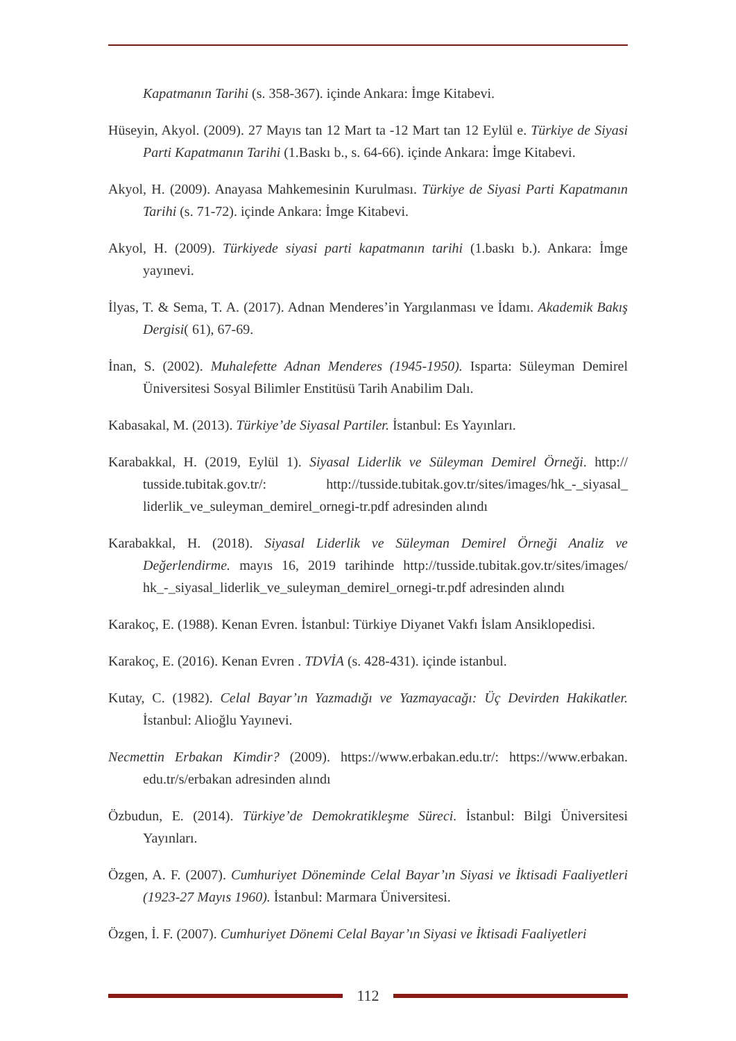Kapatmanın Tarihi (s. 358-367). içinde Ankara: İmge Kitabevi.
Hüseyin, Akyol. (2009). 27 Mayıs tan 12 Mart ta -12 Mart tan 12 Eylül e. Türkiye de Siyasi Parti Kapatmanın Tarihi (1.Baskı b., s. 64-66). içinde Ankara: İmge Kitabevi.
Akyol, H. (2009). Anayasa Mahkemesinin Kurulması. Türkiye de Siyasi Parti Kapatmanın Tarihi (s. 71-72). içinde Ankara: İmge Kitabevi.
Akyol, H. (2009). Türkiyede siyasi parti kapatmanın tarihi (1.baskı b.). Ankara: İmge yayınevi.
İlyas, T. & Sema, T. A. (2017). Adnan Menderes’in Yargılanması ve İdamı. Akademik Bakış Dergisi( 61), 67-69.
İnan, S. (2002). Muhalefette Adnan Menderes (1945-1950). Isparta: Süleyman Demirel Üniversitesi Sosyal Bilimler Enstitüsü Tarih Anabilim Dalı.
Kabasakal, M. (2013). Türkiye’de Siyasal Partiler. İstanbul: Es Yayınları.
Karabakkal, H. (2019, Eylül 1). Siyasal Liderlik ve Süleyman Demirel Örneği. http:// tusside.tubitak.gov.tr/: http://tusside.tubitak.gov.tr/sites/images/hk_-_siyasal_ liderlik_ve_suleyman_demirel_ornegi-tr.pdf adresinden alındı
Karabakkal, H. (2018). Siyasal Liderlik ve Süleyman Demirel Örneği Analiz ve Değerlendirme. mayıs 16, 2019 tarihinde http://tusside.tubitak.gov.tr/sites/images/ hk_-_siyasal_liderlik_ve_suleyman_demirel_ornegi-tr.pdf adresinden alındı
Karakoç, E. (1988). Kenan Evren. İstanbul: Türkiye Diyanet Vakfı İslam Ansiklopedisi.
Karakoç, E. (2016). Kenan Evren . TDVİA (s. 428-431). içinde istanbul.
Kutay, C. (1982). Celal Bayar’ın Yazmadığı ve Yazmayacağı: Üç Devirden Hakikatler. İstanbul: Alioğlu Yayınevi.
Necmettin Erbakan Kimdir? (2009). https://www.erbakan.edu.tr/: https://www.erbakan. edu.tr/s/erbakan adresinden alındı
Özbudun, E. (2014). Türkiye’de Demokratikleşme Süreci. İstanbul: Bilgi Üniversitesi Yayınları.
Özgen, A. F. (2007). Cumhuriyet Döneminde Celal Bayar’ın Siyasi ve İktisadi Faaliyetleri (1923-27 Mayıs 1960). İstanbul: Marmara Üniversitesi.
Özgen, İ. F. (2007). Cumhuriyet Dönemi Celal Bayar’ın Siyasi ve İktisadi Faaliyetleri
112